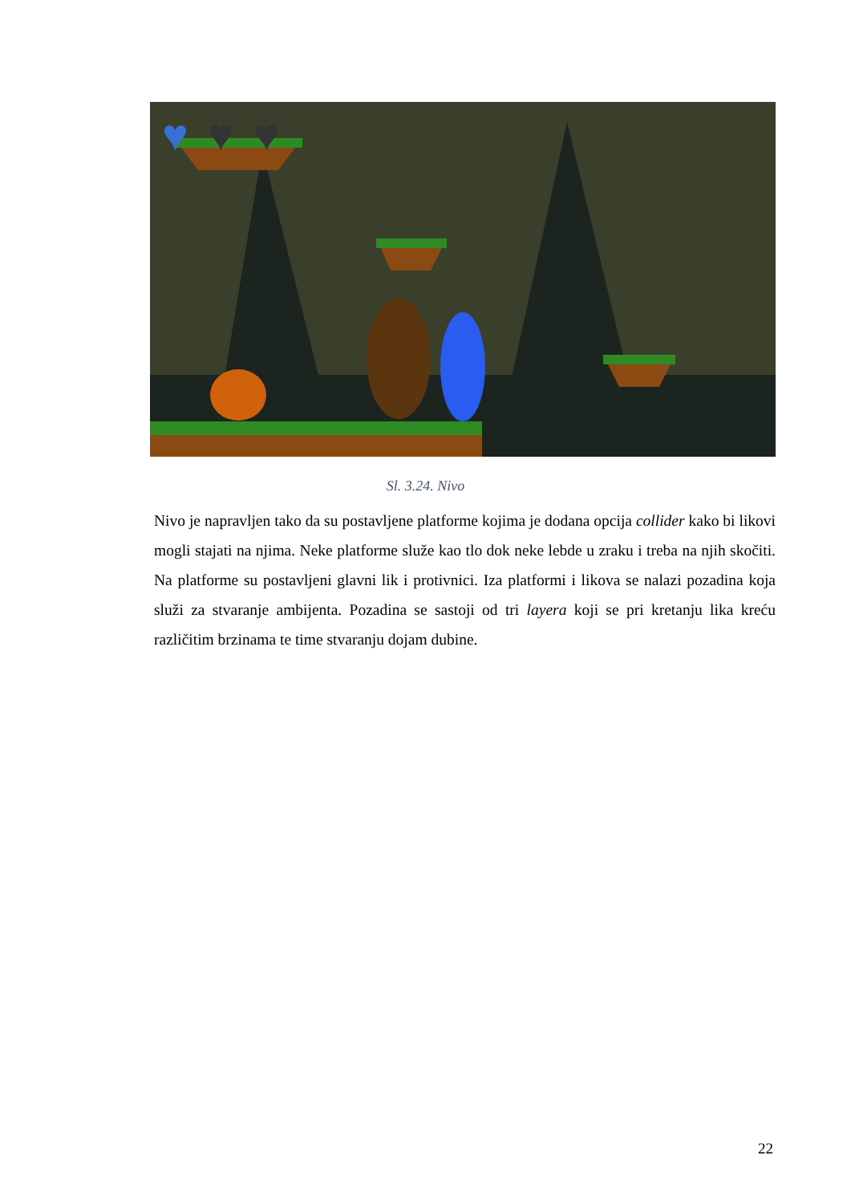♥
♥
♥
Sl. 3.24. Nivo
Nivo je napravljen tako da su postavljene platforme kojima je dodana opcija collider kako bi likovi mogli stajati na njima. Neke platforme služe kao tlo dok neke lebde u zraku i treba na njih skočiti. Na platforme su postavljeni glavni lik i protivnici. Iza platformi i likova se nalazi pozadina koja služi za stvaranje ambijenta. Pozadina se sastoji od tri layera koji se pri kretanju lika kreću različitim brzinama te time stvaranju dojam dubine.
22